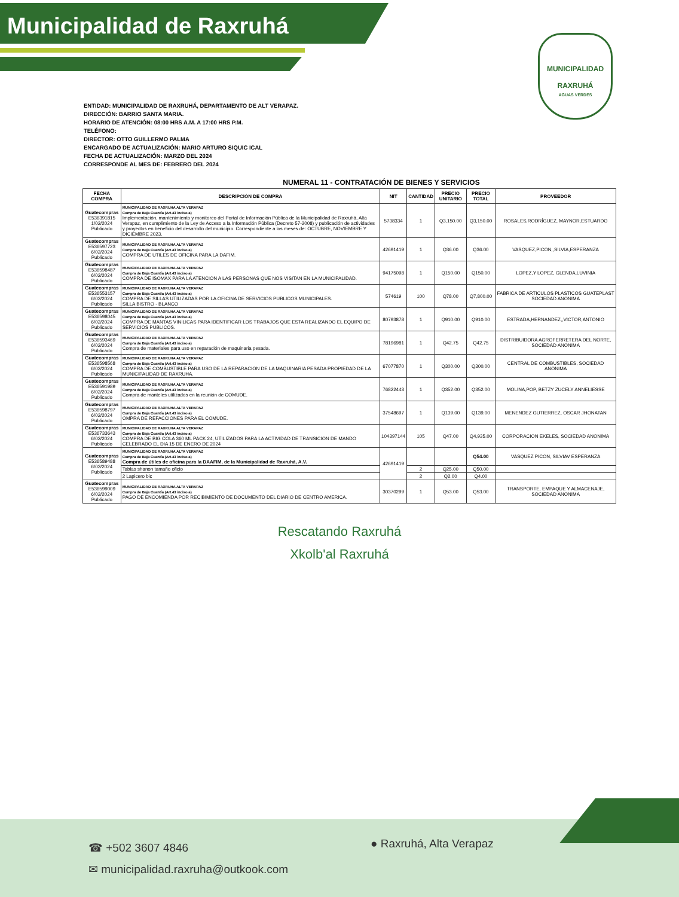Municipalidad de Raxruhá
MUNICIPALIDAD
RAXRUHÁ
AGUAS VERDES
ENTIDAD: MUNICIPALIDAD DE RAXRUHÁ, DEPARTAMENTO DE ALT VERAPAZ.
DIRECCIÓN: BARRIO SANTA MARIA.
HORARIO DE ATENCIÓN: 08:00 HRS A.M. A 17:00 HRS P.M.
TELÉFONO:
DIRECTOR: OTTO GUILLERMO PALMA
ENCARGADO DE ACTUALIZACIÓN: MARIO ARTURO SIQUIC ICAL
FECHA DE ACTUALIZACIÓN: MARZO DEL 2024
CORRESPONDE AL MES DE: FEBRERO DEL 2024
NUMERAL 11 - CONTRATACIÓN DE BIENES Y SERVICIOS
| FECHA COMPRA | DESCRIPCIÓN DE COMPRA | NIT | CANTIDAD | PRECIO UNITARIO | PRECIO TOTAL | PROVEEDOR |
| --- | --- | --- | --- | --- | --- | --- |
| Guatecompras E536391815 1/02/2024 Publicado | MUNICIPALIDAD DE RAXRUHA ALTA VERAPAZ Compra de Baja Cuantía (Art.43 inciso a) Implementación, mantenimiento y monitoreo del Portal de Información Pública de la Municipalidad de Raxruhá, Alta Verapaz, en cumplimiento de la Ley de Acceso a la Información Pública (Decreto 57-2008) y publicación de actividades y proyectos en beneficio del desarrollo del municipio. Correspondiente a los meses de: OCTUBRE, NOVIEMBRE Y DICIEMBRE 2023. | 5738334 | 1 | Q3,150.00 | Q3,150.00 | ROSALES,RODRÍGUEZ, MAYNOR,ESTUARDO |
| Guatecompras E536597723 6/02/2024 Publicado | MUNICIPALIDAD DE RAXRUHA ALTA VERAPAZ Compra de Baja Cuantía (Art.43 inciso a) COMPRA DE UTILES DE OFICINA PARA LA DAFIM. | 42691419 | 1 | Q36.00 | Q36.00 | VASQUEZ,PICON,,SILVIA,ESPERANZA |
| Guatecompras E536598487 6/02/2024 Publicado | MUNICIPALIDAD DE RAXRUHA ALTA VERAPAZ Compra de Baja Cuantía (Art.43 inciso a) COMPRA DE ISOMAX PARA LA ATENCION A LAS PERSONAS QUE NOS VISITAN EN LA MUNICIPALIDAD. | 94175098 | 1 | Q150.00 | Q150.00 | LOPEZ,Y LOPEZ, GLENDA,LUVINIA |
| Guatecompras E536553157 6/02/2024 Publicado | MUNICIPALIDAD DE RAXRUHA ALTA VERAPAZ Compra de Baja Cuantía (Art.43 inciso a) COMPRA DE SILLAS UTILIZADAS POR LA OFICINA DE SERVICIOS PUBLICOS MUNICIPALES. SILLA BISTRO - BLANCO | 574619 | 100 | Q78.00 | Q7,800.00 | FABRICA DE ARTICULOS PLASTICOS GUATEPLAST SOCIEDAD ANONIMA |
| Guatecompras E536598045 6/02/2024 Publicado | MUNICIPALIDAD DE RAXRUHA ALTA VERAPAZ Compra de Baja Cuantía (Art.43 inciso a) COMPRA DE MANTAS VINILICAS PARA IDENTIFICAR LOS TRABAJOS QUE ESTA REALIZANDO EL EQUIPO DE SERVICIOS PUBLICOS. | 80793878 | 1 | Q910.00 | Q910.00 | ESTRADA,HERNANDEZ,,VICTOR,ANTONIO |
| Guatecompras E536593469 6/02/2024 Publicado | MUNICIPALIDAD DE RAXRUHA ALTA VERAPAZ Compra de Baja Cuantía (Art.43 inciso a) Compra de materiales para uso en reparación de maquinaria pesada. | 78196981 | 1 | Q42.75 | Q42.75 | DISTRIBUIDORA AGROFERRETERA DEL NORTE, SOCIEDAD ANONIMA |
| Guatecompras E536598568 6/02/2024 Publicado | MUNICIPALIDAD DE RAXRUHA ALTA VERAPAZ Compra de Baja Cuantía (Art.43 inciso a) COMPRA DE COMBUSTIBLE PARA USO DE LA REPARACION DE LA MAQUINARIA PESADA PROPIEDAD DE LA MUNICIPALIDAD DE RAXRUHA. | 67077870 | 1 | Q300.00 | Q300.00 | CENTRAL DE COMBUSTIBLES, SOCIEDAD ANONIMA |
| Guatecompras E536591989 6/02/2024 Publicado | MUNICIPALIDAD DE RAXRUHA ALTA VERAPAZ Compra de Baja Cuantía (Art.43 inciso a) Compra de manteles utilizados en la reunión de COMUDE. | 76822443 | 1 | Q352.00 | Q352.00 | MOLINA,POP, BETZY ZUCELY ANNELIESSE |
| Guatecompras E536598797 6/02/2024 Publicado | MUNICIPALIDAD DE RAXRUHA ALTA VERAPAZ Compra de Baja Cuantía (Art.43 inciso a) OMPRA DE REFACCIONES PARA EL COMUDE. | 37548697 | 1 | Q139.00 | Q139.00 | MENENDEZ GUTIERREZ, OSCAR JHONATAN |
| Guatecompras E536733643 6/02/2024 Publicado | MUNICIPALIDAD DE RAXRUHA ALTA VERAPAZ Compra de Baja Cuantía (Art.43 inciso a) COMPRA DE BIG COLA 360 ML PACK 24, UTILIZADOS PARA LA ACTIVIDAD DE TRANSICION DE MANDO CELEBRADO EL DIA 15 DE ENERO DE 2024 | 104397144 | 105 | Q47.00 | Q4,935.00 | CORPORACION EKELES, SOCIEDAD ANONIMA |
| Guatecompras E536589488 6/02/2024 Publicado | MUNICIPALIDAD DE RAXRUHA ALTA VERAPAZ Compra de Baja Cuantía (Art.43 inciso a) Compra de útiles de oficina para la DAAFIM, de la Municipalidad de Raxruhá, A.V. | 42691419 | | | Q54.00 | VASQUEZ PICON, SILVIAV ESPERANZA |
| | Tablas shanon tamaño oficio | | 2 | Q25.00 | Q50.00 | |
| | 2 Lapicero bic | | 2 | Q2.00 | Q4.00 | |
| Guatecompras E536599009 6/02/2024 Publicado | MUNICIPALIDAD DE RAXRUHA ALTA VERAPAZ Compra de Baja Cuantía (Art.43 inciso a) PAGO DE ENCOMIENDA POR RECIBIMIENTO DE DOCUMENTO DEL DIARIO DE CENTRO AMERICA. | 30370299 | 1 | Q53.00 | Q53.00 | TRANSPORTE, EMPAQUE Y ALMACENAJE, SOCIEDAD ANONIMA |
Rescatando Raxruhá
Xkolb'al Raxruhá
☎ +502 3607 4846
✉ municipalidad.raxruha@outkook.com
● Raxruhá, Alta Verapaz